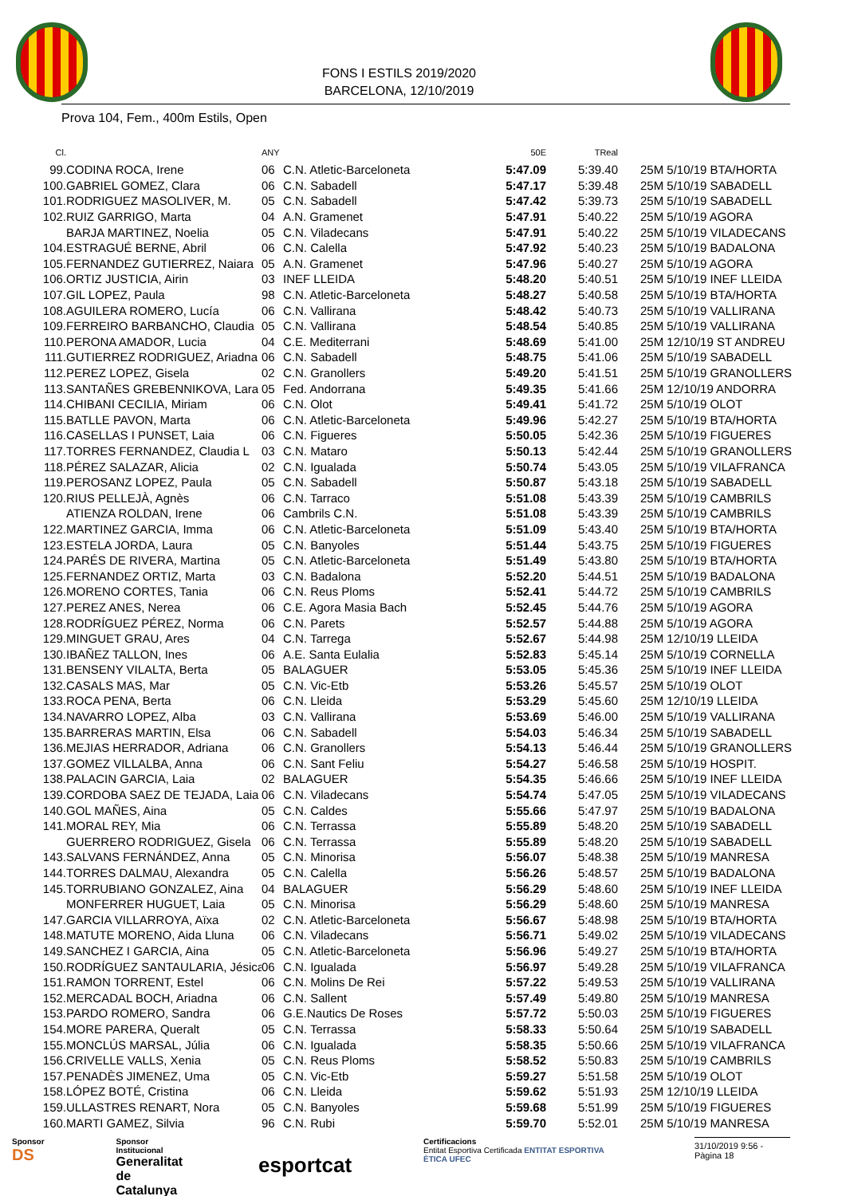FONS I ESTILS 2019/2020
BARCELONA, 12/10/2019
Prova 104, Fem., 400m Estils, Open
| Cl. | | ANY | | 50E | TReal | |
| --- | --- | --- | --- | --- | --- | --- |
| 99. | CODINA ROCA, Irene | 06 | C.N. Atletic-Barceloneta | 5:47.09 | 5:39.40 | 25M 5/10/19 BTA/HORTA |
| 100. | GABRIEL GOMEZ, Clara | 06 | C.N. Sabadell | 5:47.17 | 5:39.48 | 25M 5/10/19 SABADELL |
| 101. | RODRIGUEZ MASOLIVER, M. | 05 | C.N. Sabadell | 5:47.42 | 5:39.73 | 25M 5/10/19 SABADELL |
| 102. | RUIZ GARRIGO, Marta | 04 | A.N. Gramenet | 5:47.91 | 5:40.22 | 25M 5/10/19 AGORA |
| | BARJA MARTINEZ, Noelia | 05 | C.N. Viladecans | 5:47.91 | 5:40.22 | 25M 5/10/19 VILADECANS |
| 104. | ESTRAGUÉ BERNE, Abril | 06 | C.N. Calella | 5:47.92 | 5:40.23 | 25M 5/10/19 BADALONA |
| 105. | FERNANDEZ GUTIERREZ, Naiara | 05 | A.N. Gramenet | 5:47.96 | 5:40.27 | 25M 5/10/19 AGORA |
| 106. | ORTIZ JUSTICIA, Airin | 03 | INEF LLEIDA | 5:48.20 | 5:40.51 | 25M 5/10/19 INEF LLEIDA |
| 107. | GIL LOPEZ, Paula | 98 | C.N. Atletic-Barceloneta | 5:48.27 | 5:40.58 | 25M 5/10/19 BTA/HORTA |
| 108. | AGUILERA ROMERO, Lucía | 06 | C.N. Vallirana | 5:48.42 | 5:40.73 | 25M 5/10/19 VALLIRANA |
| 109. | FERREIRO BARBANCHO, Claudia | 05 | C.N. Vallirana | 5:48.54 | 5:40.85 | 25M 5/10/19 VALLIRANA |
| 110. | PERONA AMADOR, Lucia | 04 | C.E. Mediterrani | 5:48.69 | 5:41.00 | 25M 12/10/19 ST ANDREU |
| 111. | GUTIERREZ RODRIGUEZ, Ariadna | 06 | C.N. Sabadell | 5:48.75 | 5:41.06 | 25M 5/10/19 SABADELL |
| 112. | PEREZ LOPEZ, Gisela | 02 | C.N. Granollers | 5:49.20 | 5:41.51 | 25M 5/10/19 GRANOLLERS |
| 113. | SANTAÑES GREBENNIKOVA, Lara | 05 | Fed. Andorrana | 5:49.35 | 5:41.66 | 25M 12/10/19 ANDORRA |
| 114. | CHIBANI CECILIA, Miriam | 06 | C.N. Olot | 5:49.41 | 5:41.72 | 25M 5/10/19 OLOT |
| 115. | BATLLE PAVON, Marta | 06 | C.N. Atletic-Barceloneta | 5:49.96 | 5:42.27 | 25M 5/10/19 BTA/HORTA |
| 116. | CASELLAS I PUNSET, Laia | 06 | C.N. Figueres | 5:50.05 | 5:42.36 | 25M 5/10/19 FIGUERES |
| 117. | TORRES FERNANDEZ, Claudia L | 03 | C.N. Mataro | 5:50.13 | 5:42.44 | 25M 5/10/19 GRANOLLERS |
| 118. | PÉREZ SALAZAR, Alicia | 02 | C.N. Igualada | 5:50.74 | 5:43.05 | 25M 5/10/19 VILAFRANCA |
| 119. | PEROSANZ LOPEZ, Paula | 05 | C.N. Sabadell | 5:50.87 | 5:43.18 | 25M 5/10/19 SABADELL |
| 120. | RIUS PELLEJÀ, Agnès | 06 | C.N. Tarraco | 5:51.08 | 5:43.39 | 25M 5/10/19 CAMBRILS |
| | ATIENZA ROLDAN, Irene | 06 | Cambrils C.N. | 5:51.08 | 5:43.39 | 25M 5/10/19 CAMBRILS |
| 122. | MARTINEZ GARCIA, Imma | 06 | C.N. Atletic-Barceloneta | 5:51.09 | 5:43.40 | 25M 5/10/19 BTA/HORTA |
| 123. | ESTELA JORDA, Laura | 05 | C.N. Banyoles | 5:51.44 | 5:43.75 | 25M 5/10/19 FIGUERES |
| 124. | PARÉS DE RIVERA, Martina | 05 | C.N. Atletic-Barceloneta | 5:51.49 | 5:43.80 | 25M 5/10/19 BTA/HORTA |
| 125. | FERNANDEZ ORTIZ, Marta | 03 | C.N. Badalona | 5:52.20 | 5:44.51 | 25M 5/10/19 BADALONA |
| 126. | MORENO CORTES, Tania | 06 | C.N. Reus Ploms | 5:52.41 | 5:44.72 | 25M 5/10/19 CAMBRILS |
| 127. | PEREZ ANES, Nerea | 06 | C.E. Agora Masia Bach | 5:52.45 | 5:44.76 | 25M 5/10/19 AGORA |
| 128. | RODRÍGUEZ PÉREZ, Norma | 06 | C.N. Parets | 5:52.57 | 5:44.88 | 25M 5/10/19 AGORA |
| 129. | MINGUET GRAU, Ares | 04 | C.N. Tarrega | 5:52.67 | 5:44.98 | 25M 12/10/19 LLEIDA |
| 130. | IBAÑEZ TALLON, Ines | 06 | A.E. Santa Eulalia | 5:52.83 | 5:45.14 | 25M 5/10/19 CORNELLA |
| 131. | BENSENY VILALTA, Berta | 05 | BALAGUER | 5:53.05 | 5:45.36 | 25M 5/10/19 INEF LLEIDA |
| 132. | CASALS MAS, Mar | 05 | C.N. Vic-Etb | 5:53.26 | 5:45.57 | 25M 5/10/19 OLOT |
| 133. | ROCA PENA, Berta | 06 | C.N. Lleida | 5:53.29 | 5:45.60 | 25M 12/10/19 LLEIDA |
| 134. | NAVARRO LOPEZ, Alba | 03 | C.N. Vallirana | 5:53.69 | 5:46.00 | 25M 5/10/19 VALLIRANA |
| 135. | BARRERAS MARTIN, Elsa | 06 | C.N. Sabadell | 5:54.03 | 5:46.34 | 25M 5/10/19 SABADELL |
| 136. | MEJIAS HERRADOR, Adriana | 06 | C.N. Granollers | 5:54.13 | 5:46.44 | 25M 5/10/19 GRANOLLERS |
| 137. | GOMEZ VILLALBA, Anna | 06 | C.N. Sant Feliu | 5:54.27 | 5:46.58 | 25M 5/10/19 HOSPIT. |
| 138. | PALACIN GARCIA, Laia | 02 | BALAGUER | 5:54.35 | 5:46.66 | 25M 5/10/19 INEF LLEIDA |
| 139. | CORDOBA SAEZ DE TEJADA, Laia | 06 | C.N. Viladecans | 5:54.74 | 5:47.05 | 25M 5/10/19 VILADECANS |
| 140. | GOL MAÑES, Aina | 05 | C.N. Caldes | 5:55.66 | 5:47.97 | 25M 5/10/19 BADALONA |
| 141. | MORAL REY, Mia | 06 | C.N. Terrassa | 5:55.89 | 5:48.20 | 25M 5/10/19 SABADELL |
| | GUERRERO RODRIGUEZ, Gisela | 06 | C.N. Terrassa | 5:55.89 | 5:48.20 | 25M 5/10/19 SABADELL |
| 143. | SALVANS FERNÁNDEZ, Anna | 05 | C.N. Minorisa | 5:56.07 | 5:48.38 | 25M 5/10/19 MANRESA |
| 144. | TORRES DALMAU, Alexandra | 05 | C.N. Calella | 5:56.26 | 5:48.57 | 25M 5/10/19 BADALONA |
| 145. | TORRUBIANO GONZALEZ, Aina | 04 | BALAGUER | 5:56.29 | 5:48.60 | 25M 5/10/19 INEF LLEIDA |
| | MONFERRER HUGUET, Laia | 05 | C.N. Minorisa | 5:56.29 | 5:48.60 | 25M 5/10/19 MANRESA |
| 147. | GARCIA VILLARROYA, Aïxa | 02 | C.N. Atletic-Barceloneta | 5:56.67 | 5:48.98 | 25M 5/10/19 BTA/HORTA |
| 148. | MATUTE MORENO, Aida Lluna | 06 | C.N. Viladecans | 5:56.71 | 5:49.02 | 25M 5/10/19 VILADECANS |
| 149. | SANCHEZ I GARCIA, Aina | 05 | C.N. Atletic-Barceloneta | 5:56.96 | 5:49.27 | 25M 5/10/19 BTA/HORTA |
| 150. | RODRÍGUEZ SANTAULARIA, Jésica | 06 | C.N. Igualada | 5:56.97 | 5:49.28 | 25M 5/10/19 VILAFRANCA |
| 151. | RAMON TORRENT, Estel | 06 | C.N. Molins De Rei | 5:57.22 | 5:49.53 | 25M 5/10/19 VALLIRANA |
| 152. | MERCADAL BOCH, Ariadna | 06 | C.N. Sallent | 5:57.49 | 5:49.80 | 25M 5/10/19 MANRESA |
| 153. | PARDO ROMERO, Sandra | 06 | G.E.Nautics De Roses | 5:57.72 | 5:50.03 | 25M 5/10/19 FIGUERES |
| 154. | MORE PARERA, Queralt | 05 | C.N. Terrassa | 5:58.33 | 5:50.64 | 25M 5/10/19 SABADELL |
| 155. | MONCLÚS MARSAL, Júlia | 06 | C.N. Igualada | 5:58.35 | 5:50.66 | 25M 5/10/19 VILAFRANCA |
| 156. | CRIVELLE VALLS, Xenia | 05 | C.N. Reus Ploms | 5:58.52 | 5:50.83 | 25M 5/10/19 CAMBRILS |
| 157. | PENADÈS JIMENEZ, Uma | 05 | C.N. Vic-Etb | 5:59.27 | 5:51.58 | 25M 5/10/19 OLOT |
| 158. | LÓPEZ BOTÉ, Cristina | 06 | C.N. Lleida | 5:59.62 | 5:51.93 | 25M 12/10/19 LLEIDA |
| 159. | ULLASTRES RENART, Nora | 05 | C.N. Banyoles | 5:59.68 | 5:51.99 | 25M 5/10/19 FIGUERES |
| 160. | MARTI GAMEZ, Silvia | 96 | C.N. Rubi | 5:59.70 | 5:52.01 | 25M 5/10/19 MANRESA |
Sponsor
DS
Sponsor Institucional
Generalitat
de Catalunya
esportcat
Certificacions
Entitat Esportiva Certificada ENTITAT ESPORTIVA ÈTICA UFEC
31/10/2019 9:56 - Pàgina 18